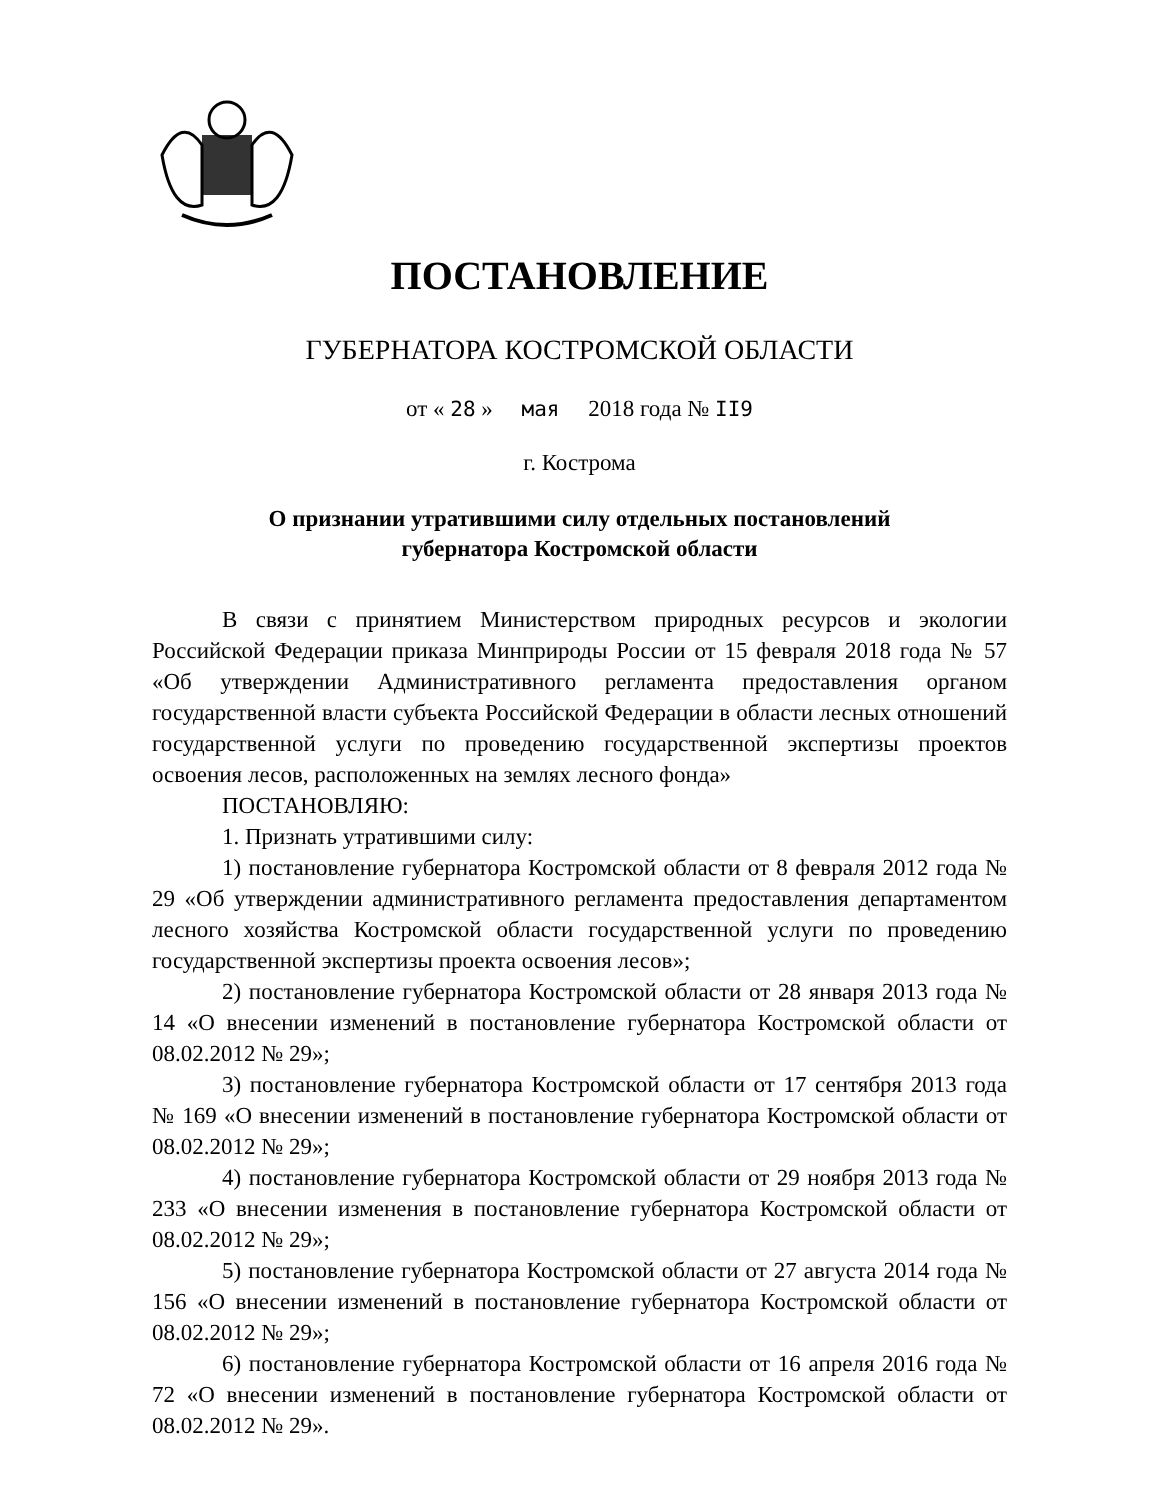ПОСТАНОВЛЕНИЕ
ГУБЕРНАТОРА КОСТРОМСКОЙ ОБЛАСТИ
от « 28 » мая 2018 года № II9
г. Кострома
О признании утратившими силу отдельных постановлений
губернатора Костромской области
В связи с принятием Министерством природных ресурсов и экологии Российской Федерации приказа Минприроды России от 15 февраля 2018 года № 57 «Об утверждении Административного регламента предоставления органом государственной власти субъекта Российской Федерации в области лесных отношений государственной услуги по проведению государственной экспертизы проектов освоения лесов, расположенных на землях лесного фонда»
ПОСТАНОВЛЯЮ:
1. Признать утратившими силу:
1) постановление губернатора Костромской области от 8 февраля 2012 года № 29 «Об утверждении административного регламента предоставления департаментом лесного хозяйства Костромской области государственной услуги по проведению государственной экспертизы проекта освоения лесов»;
2) постановление губернатора Костромской области от 28 января 2013 года № 14 «О внесении изменений в постановление губернатора Костромской области от 08.02.2012 № 29»;
3) постановление губернатора Костромской области от 17 сентября 2013 года № 169 «О внесении изменений в постановление губернатора Костромской области от 08.02.2012 № 29»;
4) постановление губернатора Костромской области от 29 ноября 2013 года № 233 «О внесении изменения в постановление губернатора Костромской области от 08.02.2012 № 29»;
5) постановление губернатора Костромской области от 27 августа 2014 года № 156 «О внесении изменений в постановление губернатора Костромской области от 08.02.2012 № 29»;
6) постановление губернатора Костромской области от 16 апреля 2016 года № 72 «О внесении изменений в постановление губернатора Костромской области от 08.02.2012 № 29».